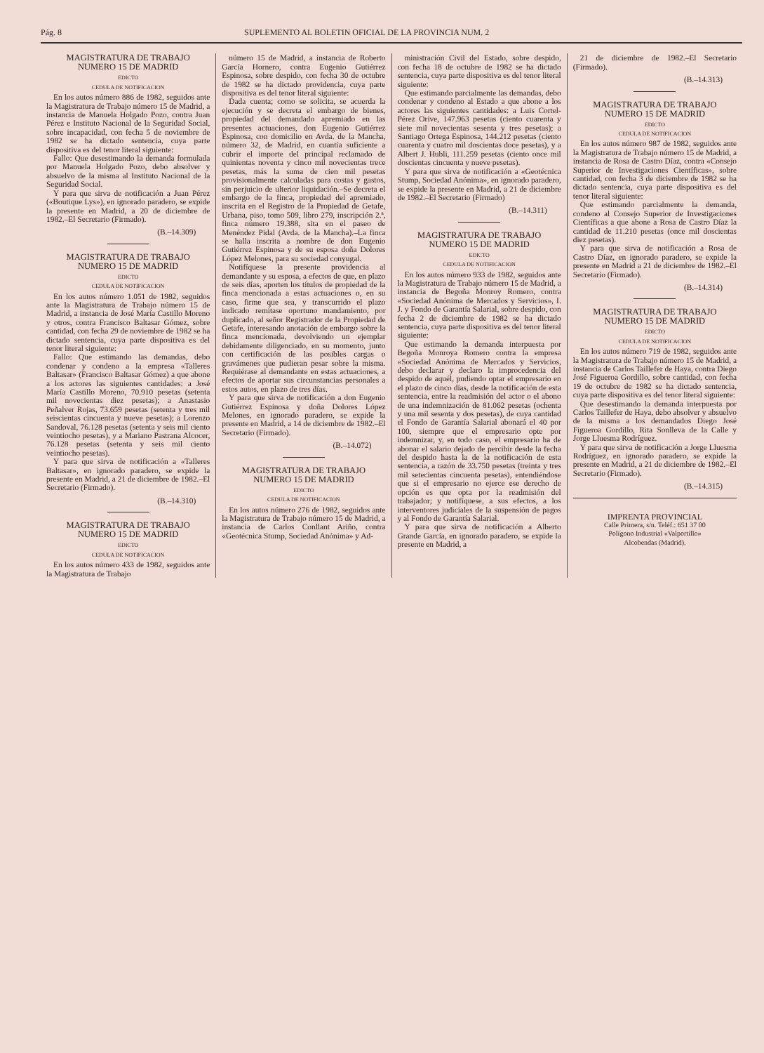Pág. 8 SUPLEMENTO AL BOLETIN OFICIAL DE LA PROVINCIA NUM. 2
MAGISTRATURA DE TRABAJO
NUMERO 15 DE MADRID
EDICTO
CEDULA DE NOTIFICACION
En los autos número 886 de 1982, seguidos ante la Magistratura de Trabajo número 15 de Madrid, a instancia de Manuela Holgado Pozo, contra Juan Pérez e Instituto Nacional de la Seguridad Social, sobre incapacidad, con fecha 5 de noviembre de 1982 se ha dictado sentencia, cuya parte dispositiva es del tenor literal siguiente:
Fallo: Que desestimando la demanda formulada por Manuela Holgado Pozo, debo absolver y absuelvo de la misma al Instituto Nacional de la Seguridad Social.
Y para que sirva de notificación a Juan Pérez («Boutique Lys»), en ignorado paradero, se expide la presente en Madrid, a 20 de diciembre de 1982.–El Secretario (Firmado).
(B.–14.309)
MAGISTRATURA DE TRABAJO
NUMERO 15 DE MADRID
EDICTO
CEDULA DE NOTIFICACION
En los autos número 1.051 de 1982, seguidos ante la Magistratura de Trabajo número 15 de Madrid, a instancia de José María Castillo Moreno y otros, contra Francisco Baltasar Gómez, sobre cantidad, con fecha 29 de noviembre de 1982 se ha dictado sentencia, cuya parte dispositiva es del tenor literal siguiente:
Fallo: Que estimando las demandas, debo condenar y condeno a la empresa «Talleres Baltasar» (Francisco Baltasar Gómez) a que abone a los actores las siguientes cantidades: a José María Castillo Moreno, 70.910 pesetas (setenta mil novecientas diez pesetas); a Anastasio Peñalver Rojas, 73.659 pesetas (setenta y tres mil seiscientas cincuenta y nueve pesetas); a Lorenzo Sandoval, 76.128 pesetas (setenta y seis mil ciento veintiocho pesetas), y a Mariano Pastrana Alcocer, 76.128 pesetas (setenta y seis mil ciento veintiocho pesetas).
Y para que sirva de notificación a «Talleres Baltasar», en ignorado paradero, se expide la presente en Madrid, a 21 de diciembre de 1982.–El Secretario (Firmado).
(B.–14.310)
MAGISTRATURA DE TRABAJO
NUMERO 15 DE MADRID
EDICTO
CEDULA DE NOTIFICACION
En los autos número 433 de 1982, seguidos ante la Magistratura de Trabajo
número 15 de Madrid, a instancia de Roberto García Hornero, contra Eugenio Gutiérrez Espinosa, sobre despido, con fecha 30 de octubre de 1982 se ha dictado providencia, cuya parte dispositiva es del tenor literal siguiente:
Dada cuenta; como se solicita, se acuerda la ejecución y se decreta el embargo de bienes, propiedad del demandado apremiado en las presentes actuaciones, don Eugenio Gutiérrez Espinosa, con domicilio en Avda. de la Mancha, número 32, de Madrid, en cuantía suficiente a cubrir el importe del principal reclamado de quinientas noventa y cinco mil novecientas trece pesetas, más la suma de cien mil pesetas provisionalmente calculadas para costas y gastos, sin perjuicio de ulterior liquidación.–Se decreta el embargo de la finca, propiedad del apremiado, inscrita en el Registro de la Propiedad de Getafe, Urbana, piso, tomo 509, libro 279, inscripción 2.ª, finca número 19.388, sita en el paseo de Menéndez Pidal (Avda. de la Mancha).–La finca se halla inscrita a nombre de don Eugenio Gutiérrez Espinosa y de su esposa doña Dolores López Melones, para su sociedad conyugal.
Notifíquese la presente providencia al demandante y su esposa, a efectos de que, en plazo de seis días, aporten los títulos de propiedad de la finca mencionada a estas actuaciones o, en su caso, firme que sea, y transcurrido el plazo indicado remítase oportuno mandamiento, por duplicado, al señor Registrador de la Propiedad de Getafe, interesando anotación de embargo sobre la finca mencionada, devolviendo un ejemplar debidamente diligenciado, en su momento, junto con certificación de las posibles cargas o gravámenes que pudieran pesar sobre la misma. Requiérase al demandante en estas actuaciones, a efectos de aportar sus circunstancias personales a estos autos, en plazo de tres días.
Y para que sirva de notificación a don Eugenio Gutiérrez Espinosa y doña Dolores López Melones, en ignorado paradero, se expide la presente en Madrid, a 14 de diciembre de 1982.–El Secretario (Firmado).
(B.–14.072)
MAGISTRATURA DE TRABAJO
NUMERO 15 DE MADRID
EDICTO
CEDULA DE NOTIFICACION
En los autos número 276 de 1982, seguidos ante la Magistratura de Trabajo número 15 de Madrid, a instancia de Carlos Conllant Ariño, contra «Geotécnica Stump, Sociedad Anónima» y Ad-
ministración Civil del Estado, sobre despido, con fecha 18 de octubre de 1982 se ha dictado sentencia, cuya parte dispositiva es del tenor literal siguiente:
Que estimando parcialmente las demandas, debo condenar y condeno al Estado a que abone a los actores las siguientes cantidades: a Luis Cortel-Pérez Orive, 147.963 pesetas (ciento cuarenta y siete mil novecientas sesenta y tres pesetas); a Santiago Ortega Espinosa, 144.212 pesetas (ciento cuarenta y cuatro mil doscientas doce pesetas), y a Albert J. Hubli, 111.259 pesetas (ciento once mil doscientas cincuenta y nueve pesetas).
Y para que sirva de notificación a «Geotécnica Stump, Sociedad Anónima», en ignorado paradero, se expide la presente en Madrid, a 21 de diciembre de 1982.–El Secretario (Firmado)
(B.–14.311)
MAGISTRATURA DE TRABAJO
NUMERO 15 DE MADRID
EDICTO
CEDULA DE NOTIFICACION
En los autos número 933 de 1982, seguidos ante la Magistratura de Trabajo número 15 de Madrid, a instancia de Begoña Monroy Romero, contra «Sociedad Anónima de Mercados y Servicios», I. J. y Fondo de Garantía Salarial, sobre despido, con fecha 2 de diciembre de 1982 se ha dictado sentencia, cuya parte dispositiva es del tenor literal siguiente:
Que estimando la demanda interpuesta por Begoña Monroya Romero contra la empresa «Sociedad Anónima de Mercados y Servicios, debo declarar y declaro la improcedencia del despido de aquél, pudiendo optar el empresario en el plazo de cinco días, desde la notificación de esta sentencia, entre la readmisión del actor o el abono de una indemnización de 81.062 pesetas (ochenta y una mil sesenta y dos pesetas), de cuya cantidad el Fondo de Garantía Salarial abonará el 40 por 100, siempre que el empresario opte por indemnizar, y, en todo caso, el empresario ha de abonar el salario dejado de percibir desde la fecha del despido hasta la de la notificación de esta sentencia, a razón de 33.750 pesetas (treinta y tres mil setecientas cincuenta pesetas), entendiéndose que si el empresario no ejerce ese derecho de opción es que opta por la readmisión del trabajador; y notifíquese, a sus efectos, a los interventores judiciales de la suspensión de pagos y al Fondo de Garantía Salarial.
Y para que sirva de notificación a Alberto Grande García, en ignorado paradero, se expide la presente en Madrid, a
21 de diciembre de 1982.–El Secretario (Firmado).
(B.–14.313)
MAGISTRATURA DE TRABAJO
NUMERO 15 DE MADRID
EDICTO
CEDULA DE NOTIFICACION
En los autos número 987 de 1982, seguidos ante la Magistratura de Trabajo número 15 de Madrid, a instancia de Rosa de Castro Díaz, contra «Consejo Superior de Investigaciones Científicas», sobre cantidad, con fecha 3 de diciembre de 1982 se ha dictado sentencia, cuya parte dispositiva es del tenor literal siguiente:
Que estimando parcialmente la demanda, condeno al Consejo Superior de Investigaciones Científicas a que abone a Rosa de Castro Díaz la cantidad de 11.210 pesetas (once mil doscientas diez pesetas).
Y para que sirva de notificación a Rosa de Castro Díaz, en ignorado paradero, se expide la presente en Madrid a 21 de diciembre de 1982.–El Secretario (Firmado).
(B.–14.314)
MAGISTRATURA DE TRABAJO
NUMERO 15 DE MADRID
EDICTO
CEDULA DE NOTIFICACION
En los autos número 719 de 1982, seguidos ante la Magistratura de Trabajo número 15 de Madrid, a instancia de Carlos Taillefer de Haya, contra Diego José Figueroa Gordillo, sobre cantidad, con fecha 19 de octubre de 1982 se ha dictado sentencia, cuya parte dispositiva es del tenor literal siguiente:
Que desestimando la demanda interpuesta por Carlos Taillefer de Haya, debo absolver y absuelvo de la misma a los demandados Diego José Figueroa Gordillo, Rita Sonlleva de la Calle y Jorge Lluesma Rodríguez.
Y para que sirva de notificación a Jorge Lluesma Rodríguez, en ignorado paradero, se expide la presente en Madrid, a 21 de diciembre de 1982.–El Secretario (Firmado).
(B.–14.315)
IMPRENTA PROVINCIAL
Calle Primera, s/n. Teléf.: 651 37 00
Polígono Industrial «Valportillo»
Alcobendas (Madrid).